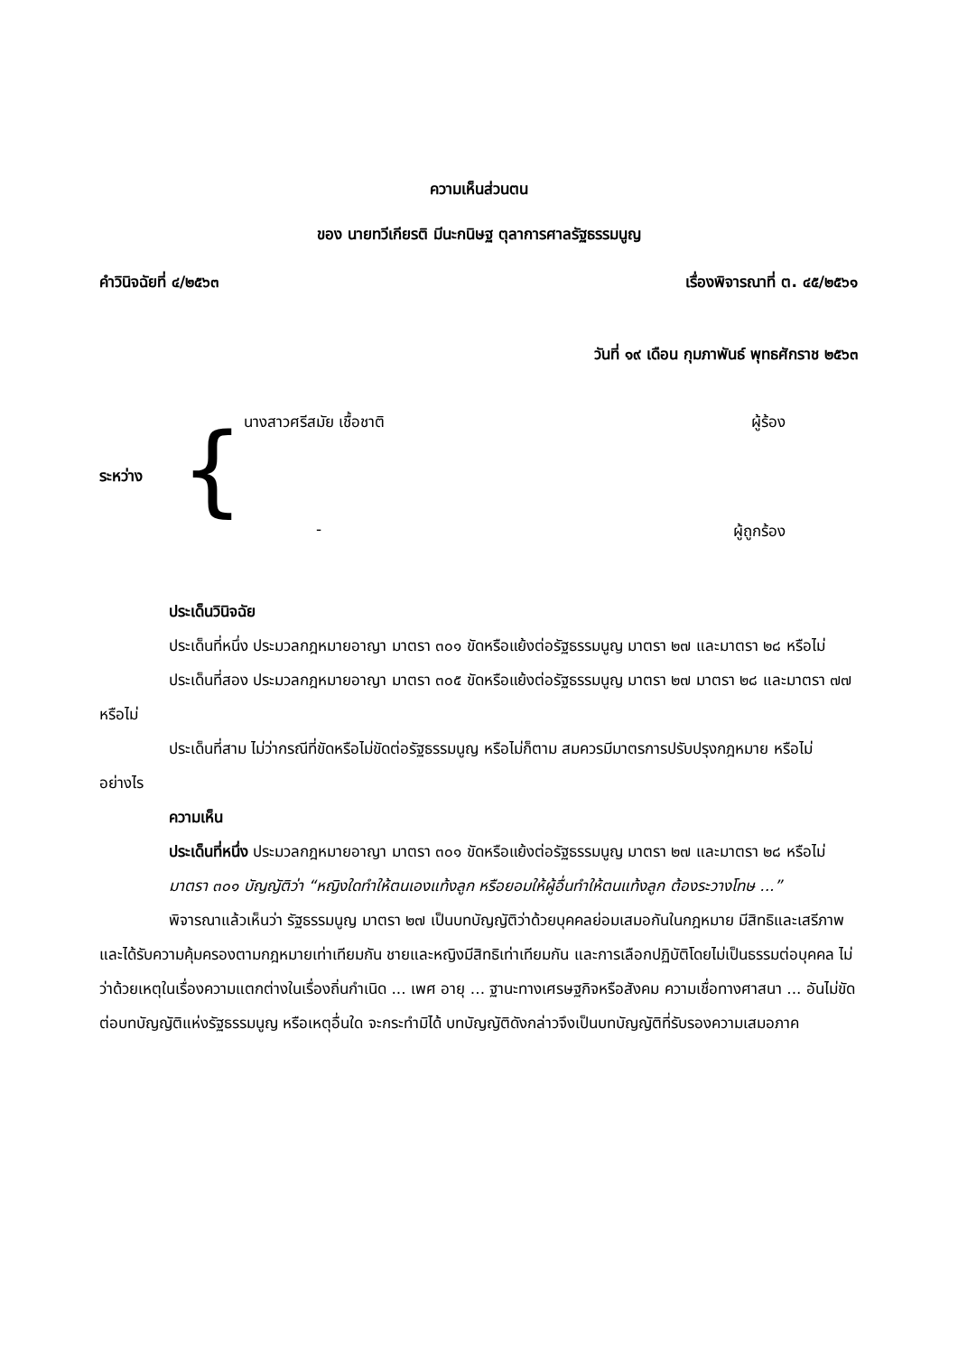ความเห็นส่วนตน
ของ นายทวีเกียรติ มีนะกนิษฐ ตุลาการศาลรัฐธรรมนูญ
คำวินิจฉัยที่ ๔/๒๕๖๓ เรื่องพิจารณาที่ ต. ๔๕/๒๕๖๑
วันที่ ๑๙ เดือน กุมภาพันธ์ พุทธศักราช ๒๕๖๓
ระหว่าง
{
นางสาวศรีสมัย เชื้อชาติ ผู้ร้อง
- ผู้ถูกร้อง
ประเด็นวินิจฉัย
ประเด็นที่หนึ่ง ประมวลกฎหมายอาญา มาตรา ๓๐๑ ขัดหรือแย้งต่อรัฐธรรมนูญ มาตรา ๒๗ และมาตรา ๒๘ หรือไม่
ประเด็นที่สอง ประมวลกฎหมายอาญา มาตรา ๓๐๕ ขัดหรือแย้งต่อรัฐธรรมนูญ มาตรา ๒๗ มาตรา ๒๘ และมาตรา ๗๗ หรือไม่
ประเด็นที่สาม ไม่ว่ากรณีที่ขัดหรือไม่ขัดต่อรัฐธรรมนูญ หรือไม่ก็ตาม สมควรมีมาตรการปรับปรุงกฎหมาย หรือไม่ อย่างไร
ความเห็น
ประเด็นที่หนึ่ง ประมวลกฎหมายอาญา มาตรา ๓๐๑ ขัดหรือแย้งต่อรัฐธรรมนูญ มาตรา ๒๗ และมาตรา ๒๘ หรือไม่
มาตรา ๓๐๑ บัญญัติว่า “หญิงใดทำให้ตนเองแท้งลูก หรือยอมให้ผู้อื่นทำให้ตนแท้งลูก ต้องระวางโทษ ...”
พิจารณาแล้วเห็นว่า รัฐธรรมนูญ มาตรา ๒๗ เป็นบทบัญญัติว่าด้วยบุคคลย่อมเสมอกันในกฎหมาย มีสิทธิและเสรีภาพและได้รับความคุ้มครองตามกฎหมายเท่าเทียมกัน ชายและหญิงมีสิทธิเท่าเทียมกัน และการเลือกปฏิบัติโดยไม่เป็นธรรมต่อบุคคล ไม่ว่าด้วยเหตุในเรื่องความแตกต่างในเรื่องถิ่นกำเนิด ... เพศ อายุ ... ฐานะทางเศรษฐกิจหรือสังคม ความเชื่อทางศาสนา ... อันไม่ขัดต่อบทบัญญัติแห่งรัฐธรรมนูญ หรือเหตุอื่นใด จะกระทำมิได้ บทบัญญัติดังกล่าวจึงเป็นบทบัญญัติที่รับรองความเสมอภาค